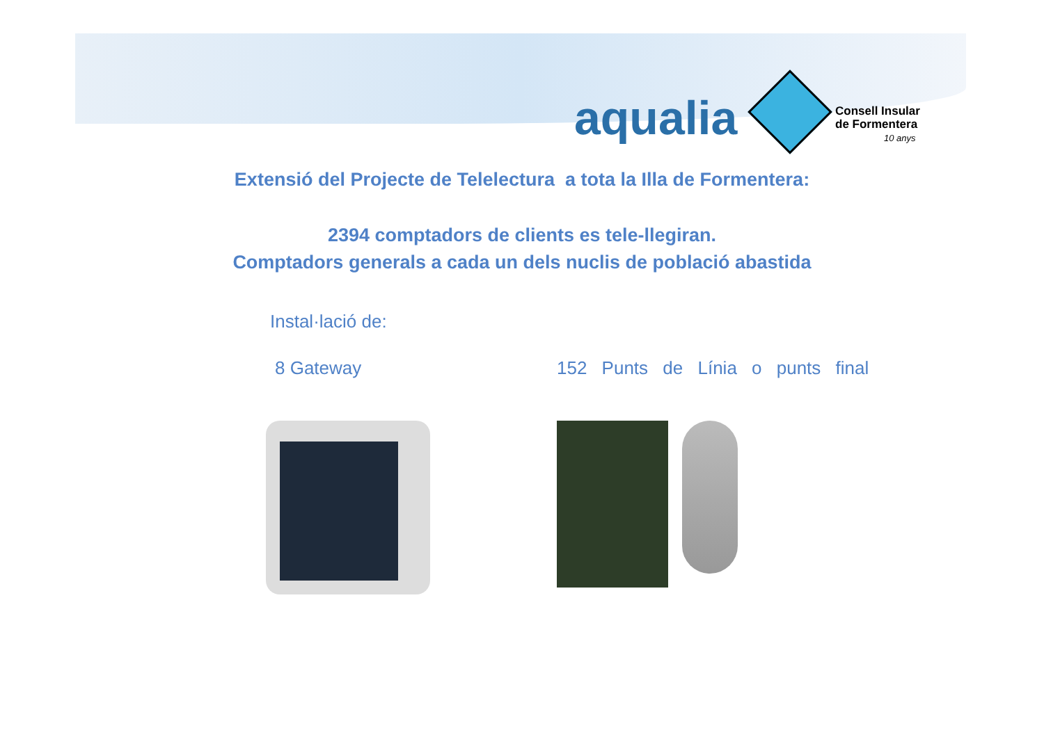aqualia
Consell Insular
de Formentera
10 anys
Extensió del Projecte de Telelectura a tota la Illa de Formentera:
2394 comptadors de clients es tele-llegiran.
Comptadors generals a cada un dels nuclis de població abastida
Instal·lació de:
8 Gateway 152 Punts de Línia o punts final